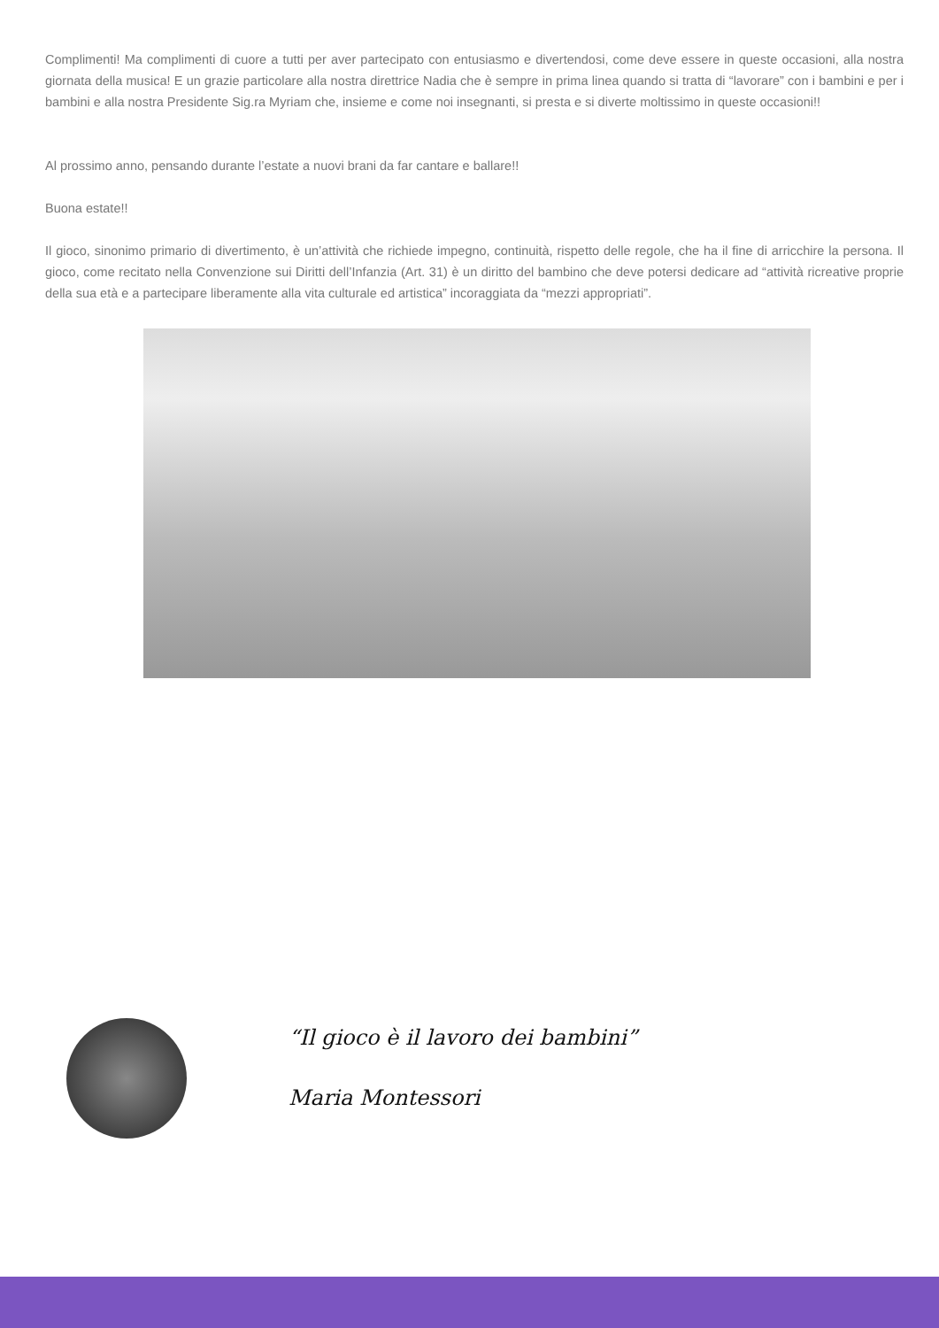Complimenti! Ma complimenti di cuore a tutti per aver partecipato con entusiasmo e divertendosi, come deve essere in queste occasioni, alla nostra giornata della musica! E un grazie particolare alla nostra direttrice Nadia che è sempre in prima linea quando si tratta di “lavorare” con i bambini e per i bambini e alla nostra Presidente Sig.ra Myriam che, insieme e come noi insegnanti, si presta e si diverte moltissimo in queste occasioni!!
Al prossimo anno, pensando durante l’estate a nuovi brani da far cantare e ballare!!
Buona estate!!
Il gioco, sinonimo primario di divertimento, è un’attività che richiede impegno, continuità, rispetto delle regole, che ha il fine di arricchire la persona. Il gioco, come recitato nella Convenzione sui Diritti dell’Infanzia (Art. 31) è un diritto del bambino che deve potersi dedicare ad “attività ricreative proprie della sua età e a partecipare liberamente alla vita culturale ed artistica” incoraggiata da “mezzi appropriati”.
“Il gioco è il lavoro dei bambini”
Maria Montessori